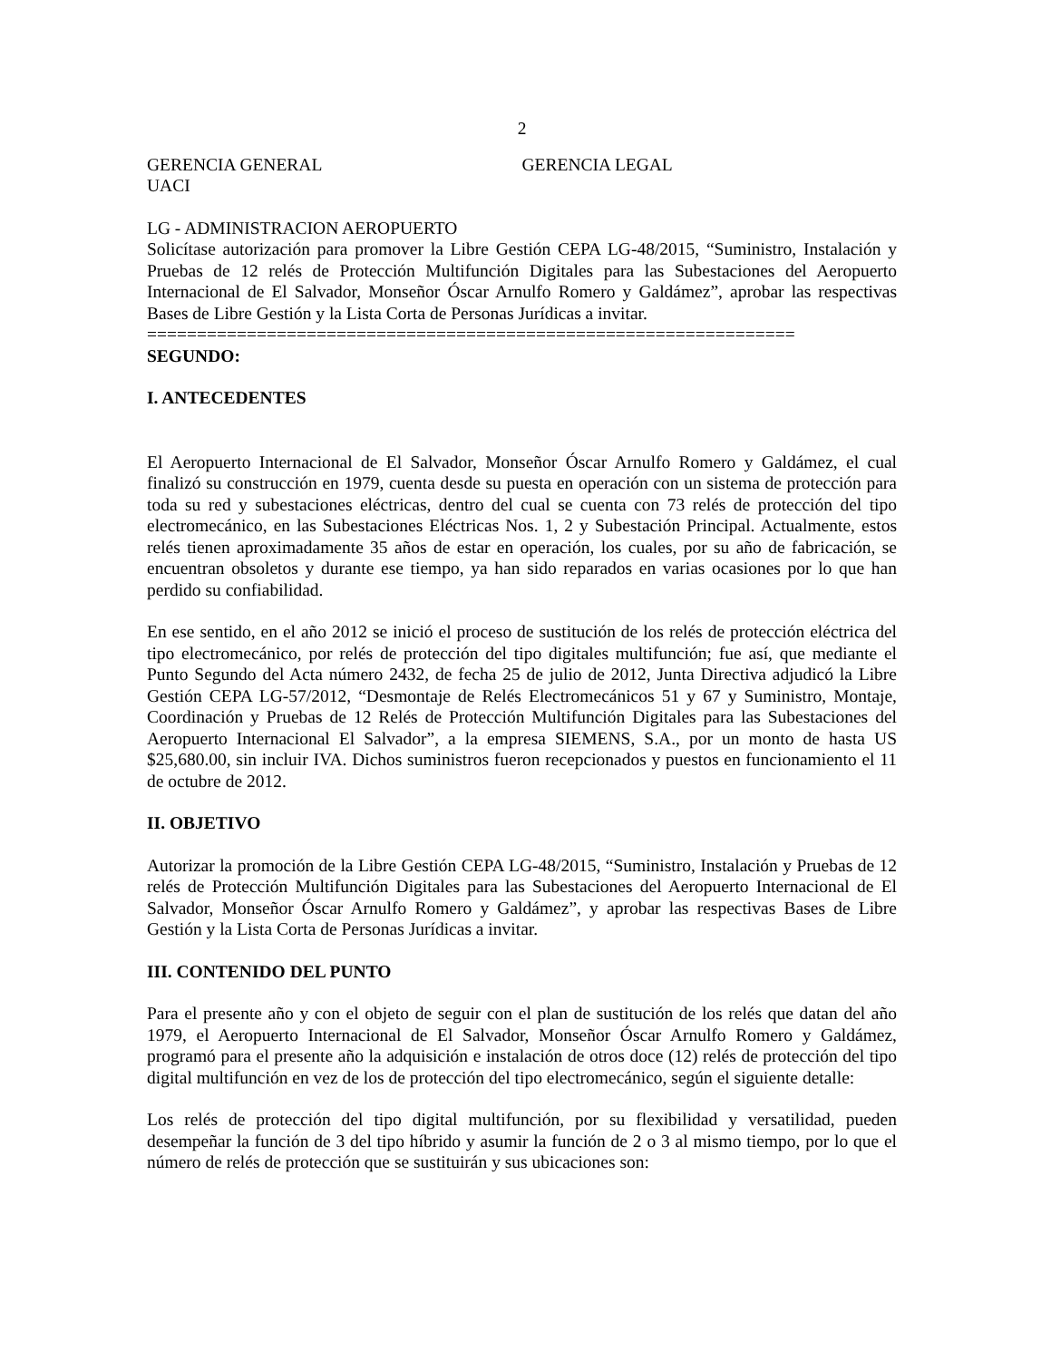2
GERENCIA GENERAL GERENCIA LEGAL
UACI
LG - ADMINISTRACION AEROPUERTO
Solicítase autorización para promover la Libre Gestión CEPA LG-48/2015, “Suministro, Instalación y Pruebas de 12 relés de Protección Multifunción Digitales para las Subestaciones del Aeropuerto Internacional de El Salvador, Monseñor Óscar Arnulfo Romero y Galdámez”, aprobar las respectivas Bases de Libre Gestión y la Lista Corta de Personas Jurídicas a invitar.
=================================================================
SEGUNDO:
I. ANTECEDENTES
El Aeropuerto Internacional de El Salvador, Monseñor Óscar Arnulfo Romero y Galdámez, el cual finalizó su construcción en 1979, cuenta desde su puesta en operación con un sistema de protección para toda su red y subestaciones eléctricas, dentro del cual se cuenta con 73 relés de protección del tipo electromecánico, en las Subestaciones Eléctricas Nos. 1, 2 y Subestación Principal. Actualmente, estos relés tienen aproximadamente 35 años de estar en operación, los cuales, por su año de fabricación, se encuentran obsoletos y durante ese tiempo, ya han sido reparados en varias ocasiones por lo que han perdido su confiabilidad.
En ese sentido, en el año 2012 se inició el proceso de sustitución de los relés de protección eléctrica del tipo electromecánico, por relés de protección del tipo digitales multifunción; fue así, que mediante el Punto Segundo del Acta número 2432, de fecha 25 de julio de 2012, Junta Directiva adjudicó la Libre Gestión CEPA LG-57/2012, “Desmontaje de Relés Electromecánicos 51 y 67 y Suministro, Montaje, Coordinación y Pruebas de 12 Relés de Protección Multifunción Digitales para las Subestaciones del Aeropuerto Internacional El Salvador”, a la empresa SIEMENS, S.A., por un monto de hasta US $25,680.00, sin incluir IVA. Dichos suministros fueron recepcionados y puestos en funcionamiento el 11 de octubre de 2012.
II. OBJETIVO
Autorizar la promoción de la Libre Gestión CEPA LG-48/2015, “Suministro, Instalación y Pruebas de 12 relés de Protección Multifunción Digitales para las Subestaciones del Aeropuerto Internacional de El Salvador, Monseñor Óscar Arnulfo Romero y Galdámez”, y aprobar las respectivas Bases de Libre Gestión y la Lista Corta de Personas Jurídicas a invitar.
III. CONTENIDO DEL PUNTO
Para el presente año y con el objeto de seguir con el plan de sustitución de los relés que datan del año 1979, el Aeropuerto Internacional de El Salvador, Monseñor Óscar Arnulfo Romero y Galdámez, programó para el presente año la adquisición e instalación de otros doce (12) relés de protección del tipo digital multifunción en vez de los de protección del tipo electromecánico, según el siguiente detalle:
Los relés de protección del tipo digital multifunción, por su flexibilidad y versatilidad, pueden desempeñar la función de 3 del tipo híbrido y asumir la función de 2 o 3 al mismo tiempo, por lo que el número de relés de protección que se sustituirán y sus ubicaciones son: